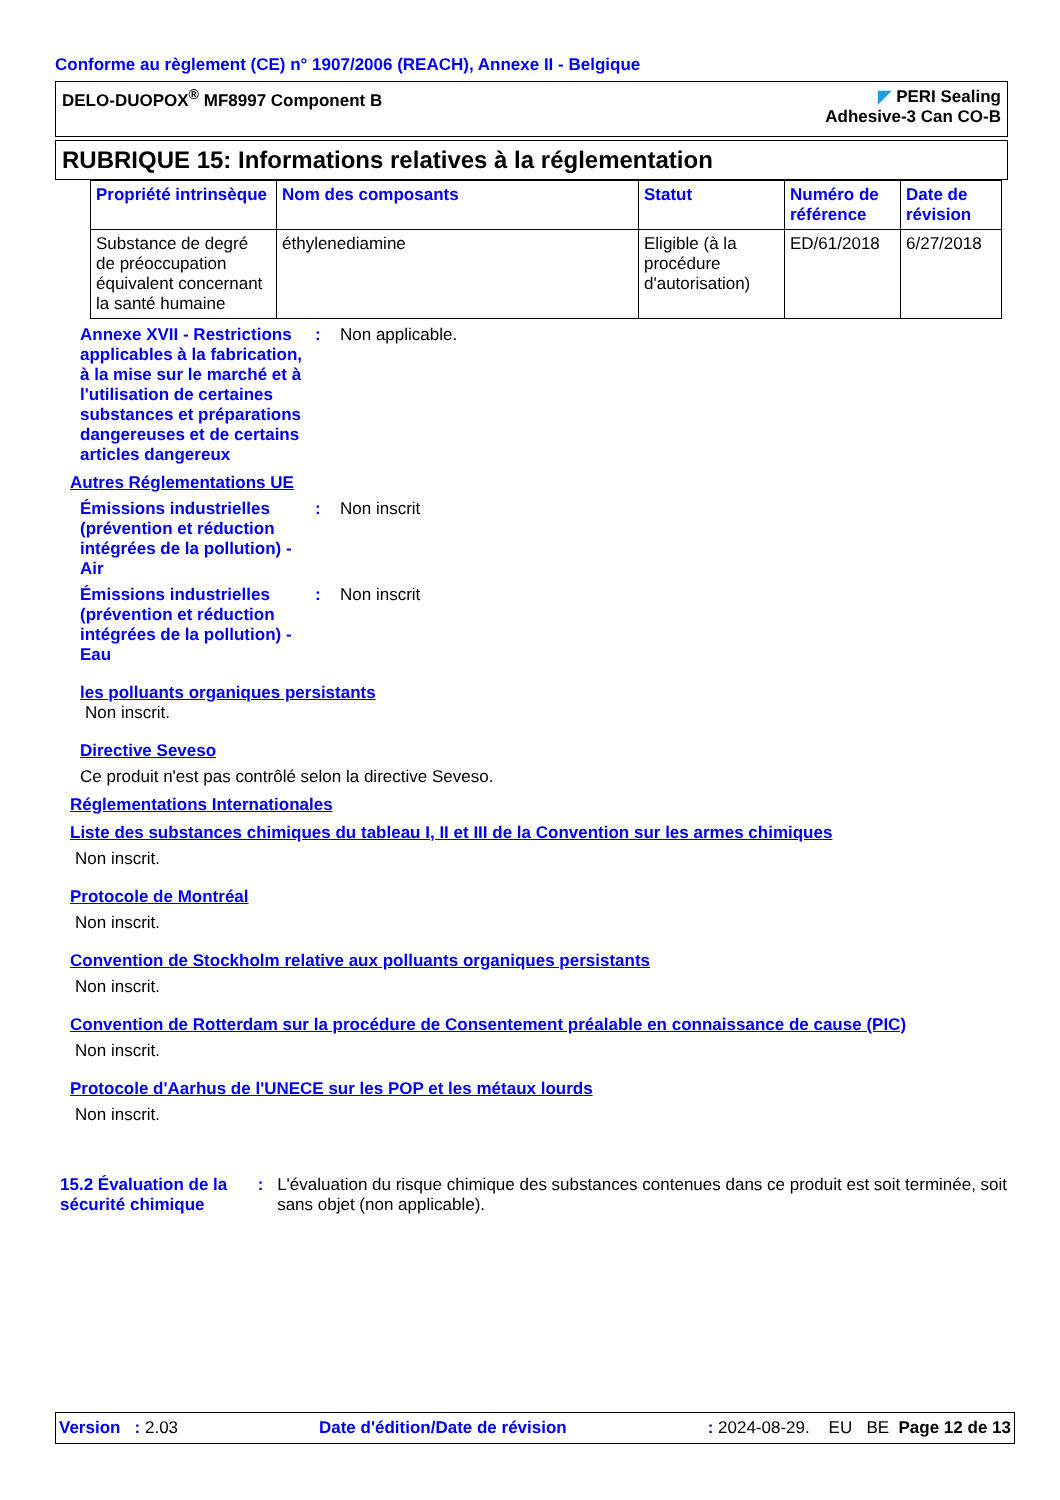Conforme au règlement (CE) n° 1907/2006 (REACH), Annexe II - Belgique
DELO-DUOPOX<sup>®</sup> MF8997 Component B
◤ PERI Sealing
Adhesive-3 Can CO-B
RUBRIQUE 15: Informations relatives à la réglementation
| Propriété intrinsèque | Nom des composants | Statut | Numéro de référence | Date de révision |
| --- | --- | --- | --- | --- |
| Substance de degré de préoccupation équivalent concernant la santé humaine | éthylenediamine | Eligible (à la procédure d'autorisation) | ED/61/2018 | 6/27/2018 |
Annexe XVII - Restrictions applicables à la fabrication, à la mise sur le marché et à l'utilisation de certaines substances et préparations dangereuses et de certains articles dangereux
: Non applicable.
Autres Réglementations UE
Émissions industrielles (prévention et réduction intégrées de la pollution) - Air
: Non inscrit
Émissions industrielles (prévention et réduction intégrées de la pollution) - Eau
: Non inscrit
les polluants organiques persistants
Non inscrit.
Directive Seveso
Ce produit n'est pas contrôlé selon la directive Seveso.
Réglementations Internationales
Liste des substances chimiques du tableau I, II et III de la Convention sur les armes chimiques
Non inscrit.
Protocole de Montréal
Non inscrit.
Convention de Stockholm relative aux polluants organiques persistants
Non inscrit.
Convention de Rotterdam sur la procédure de Consentement préalable en connaissance de cause (PIC)
Non inscrit.
Protocole d'Aarhus de l'UNECE sur les POP et les métaux lourds
Non inscrit.
15.2 Évaluation de la sécurité chimique
: L'évaluation du risque chimique des substances contenues dans ce produit est soit terminée, soit sans objet (non applicable).
Version : 2.03 Date d'édition/Date de révision: 2024-08-29. EU BE Page 12 de 13